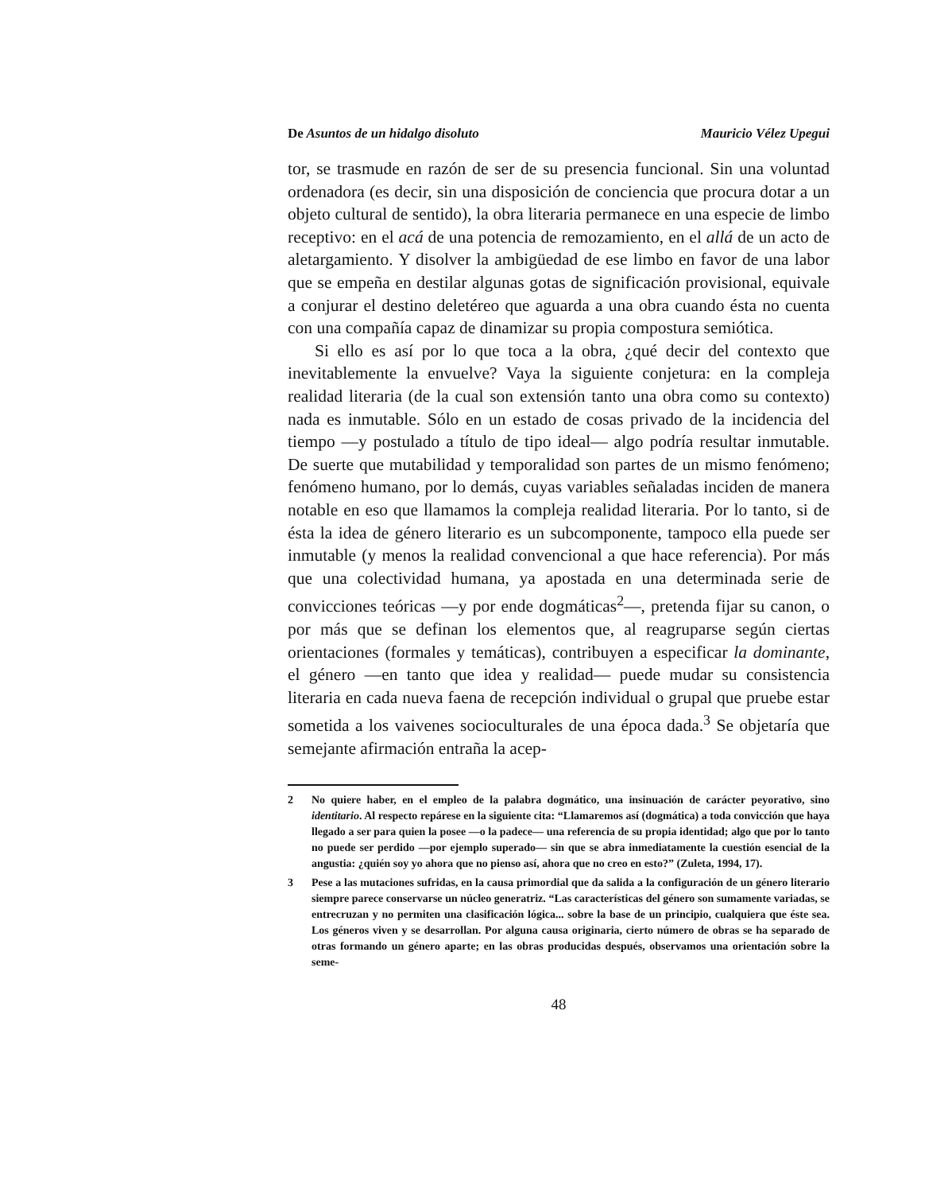De Asuntos de un hidalgo disoluto Mauricio Vélez Upegui
tor, se trasmude en razón de ser de su presencia funcional. Sin una voluntad ordenadora (es decir, sin una disposición de conciencia que procura dotar a un objeto cultural de sentido), la obra literaria permanece en una especie de limbo receptivo: en el acá de una potencia de remozamiento, en el allá de un acto de aletargamiento. Y disolver la ambigüedad de ese limbo en favor de una labor que se empeña en destilar algunas gotas de significación provisional, equivale a conjurar el destino deletéreo que aguarda a una obra cuando ésta no cuenta con una compañía capaz de dinamizar su propia compostura semiótica.
Si ello es así por lo que toca a la obra, ¿qué decir del contexto que inevitablemente la envuelve? Vaya la siguiente conjetura: en la compleja realidad literaria (de la cual son extensión tanto una obra como su contexto) nada es inmutable. Sólo en un estado de cosas privado de la incidencia del tiempo —y postulado a título de tipo ideal— algo podría resultar inmutable. De suerte que mutabilidad y temporalidad son partes de un mismo fenómeno; fenómeno humano, por lo demás, cuyas variables señaladas inciden de manera notable en eso que llamamos la compleja realidad literaria. Por lo tanto, si de ésta la idea de género literario es un subcomponente, tampoco ella puede ser inmutable (y menos la realidad convencional a que hace referencia). Por más que una colectividad humana, ya apostada en una determinada serie de convicciones teóricas —y por ende dogmáticas<sup>2</sup>—, pretenda fijar su canon, o por más que se definan los elementos que, al reagruparse según ciertas orientaciones (formales y temáticas), contribuyen a especificar la dominante, el género —en tanto que idea y realidad— puede mudar su consistencia literaria en cada nueva faena de recepción individual o grupal que pruebe estar sometida a los vaivenes socioculturales de una época dada.<sup>3</sup> Se objetaría que semejante afirmación entraña la acep-
2 No quiere haber, en el empleo de la palabra dogmático, una insinuación de carácter peyorativo, sino identitario. Al respecto repárese en la siguiente cita: “Llamaremos así (dogmática) a toda convicción que haya llegado a ser para quien la posee —o la padece— una referencia de su propia identidad; algo que por lo tanto no puede ser perdido —por ejemplo superado— sin que se abra inmediatamente la cuestión esencial de la angustia: ¿quién soy yo ahora que no pienso así, ahora que no creo en esto?” (Zuleta, 1994, 17).
3 Pese a las mutaciones sufridas, en la causa primordial que da salida a la configuración de un género literario siempre parece conservarse un núcleo generatriz. “Las características del género son sumamente variadas, se entrecruzan y no permiten una clasificación lógica... sobre la base de un principio, cualquiera que éste sea. Los géneros viven y se desarrollan. Por alguna causa originaria, cierto número de obras se ha separado de otras formando un género aparte; en las obras producidas después, observamos una orientación sobre la seme-
48